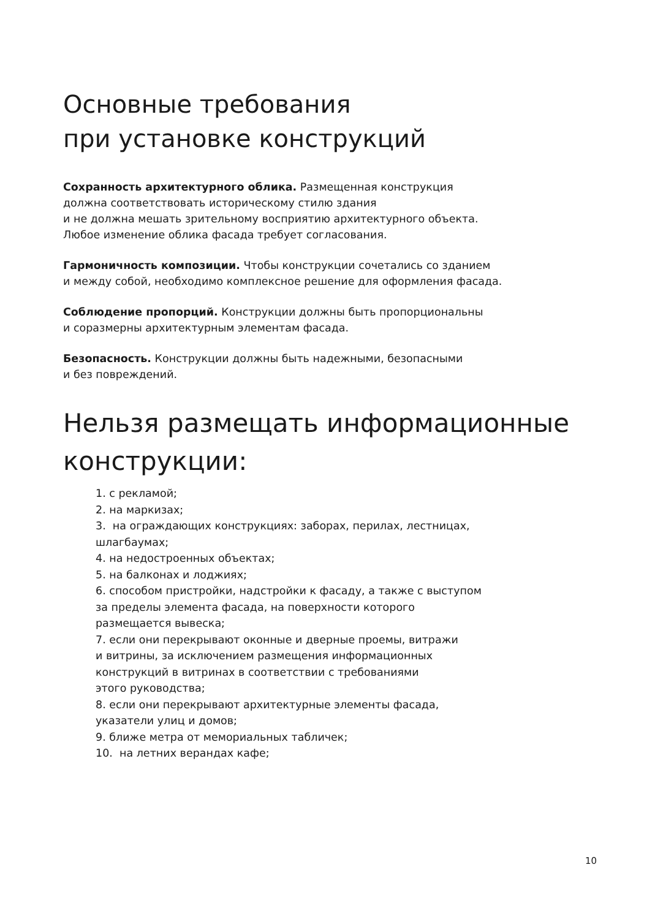Основные требования
при установке конструкций
Сохранность архитектурного облика. Размещенная конструкция
должна соответствовать историческому стилю здания
и не должна мешать зрительному восприятию архитектурного объекта.
Любое изменение облика фасада требует согласования.
Гармоничность композиции. Чтобы конструкции сочетались со зданием
и между собой, необходимо комплексное решение для оформления фасада.
Соблюдение пропорций. Конструкции должны быть пропорциональны
и соразмерны архитектурным элементам фасада.
Безопасность. Конструкции должны быть надежными, безопасными
и без повреждений.
Нельзя размещать информационные
конструкции:
1. с рекламой;
2. на маркизах;
3. на ограждающих конструкциях: заборах, перилах, лестницах,
шлагбаумах;
4. на недостроенных объектах;
5. на балконах и лоджиях;
6. способом пристройки, надстройки к фасаду, а также с выступом
за пределы элемента фасада, на поверхности которого
размещается вывеска;
7. если они перекрывают оконные и дверные проемы, витражи
и витрины, за исключением размещения информационных
конструкций в витринах в соответствии с требованиями
этого руководства;
8. если они перекрывают архитектурные элементы фасада,
указатели улиц и домов;
9. ближе метра от мемориальных табличек;
10. на летних верандах кафе;
10